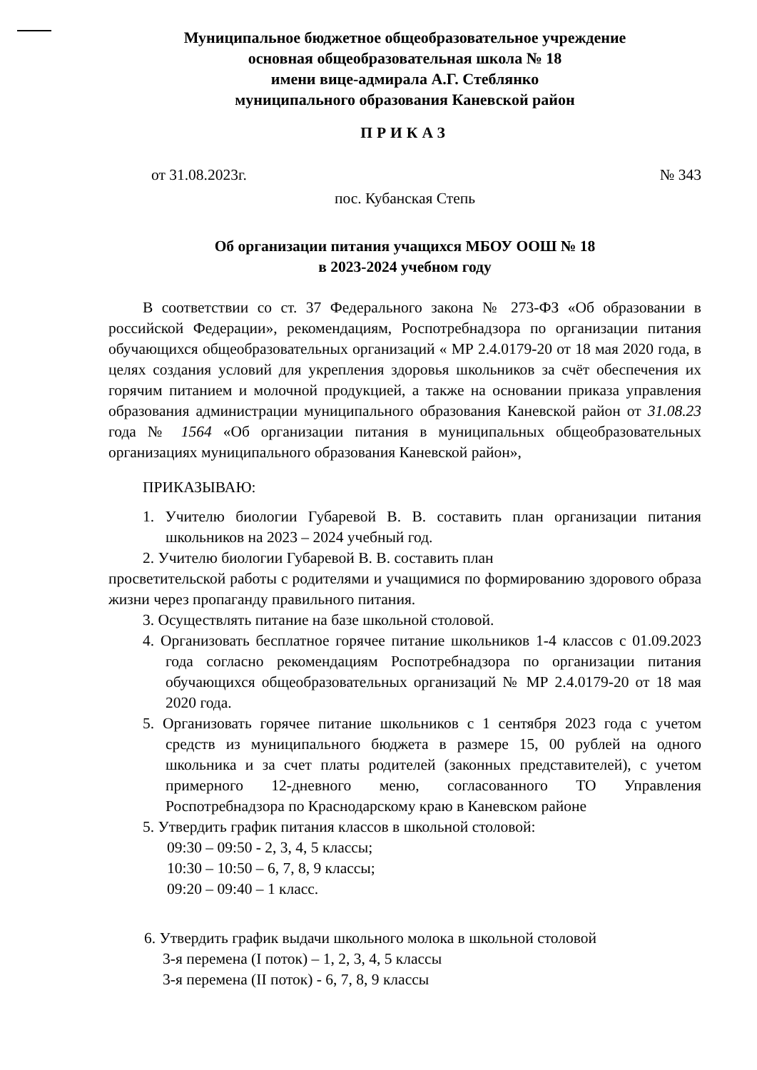Муниципальное бюджетное общеобразовательное учреждение
основная общеобразовательная школа № 18
имени вице-адмирала А.Г. Стеблянко
муниципального образования Каневской район
ПРИКАЗ
от 31.08.2023г. № 343
пос. Кубанская Степь
Об организации питания учащихся МБОУ ООШ № 18
в 2023-2024 учебном году
В соответствии со ст. 37 Федерального закона № 273-ФЗ «Об образовании в российской Федерации», рекомендациям, Роспотребнадзора по организации питания обучающихся общеобразовательных организаций « МР 2.4.0179-20 от 18 мая 2020 года, в целях создания условий для укрепления здоровья школьников за счёт обеспечения их горячим питанием и молочной продукцией, а также на основании приказа управления образования администрации муниципального образования Каневской район от 31.08.23 года № 1564 «Об организации питания в муниципальных общеобразовательных организациях муниципального образования Каневской район»,
ПРИКАЗЫВАЮ:
1. Учителю биологии Губаревой В. В. составить план организации питания школьников на 2023 – 2024 учебный год.
2. Учителю биологии Губаревой В. В. составить план
просветительской работы с родителями и учащимися по формированию здорового образа жизни через пропаганду правильного питания.
3. Осуществлять питание на базе школьной столовой.
4. Организовать бесплатное горячее питание школьников 1-4 классов с 01.09.2023 года согласно рекомендациям Роспотребнадзора по организации питания обучающихся общеобразовательных организаций № МР 2.4.0179-20 от 18 мая 2020 года.
5. Организовать горячее питание школьников с 1 сентября 2023 года с учетом средств из муниципального бюджета в размере 15, 00 рублей на одного школьника и за счет платы родителей (законных представителей), с учетом примерного 12-дневного меню, согласованного ТО Управления Роспотребнадзора по Краснодарскому краю в Каневском районе
5. Утвердить график питания классов в школьной столовой:
09:30 – 09:50 - 2, 3, 4, 5 классы;
10:30 – 10:50 – 6, 7, 8, 9 классы;
09:20 – 09:40 – 1 класс.
6. Утвердить график выдачи школьного молока в школьной столовой
3-я перемена (I поток) – 1, 2, 3, 4, 5 классы
3-я перемена (II поток) - 6, 7, 8, 9 классы